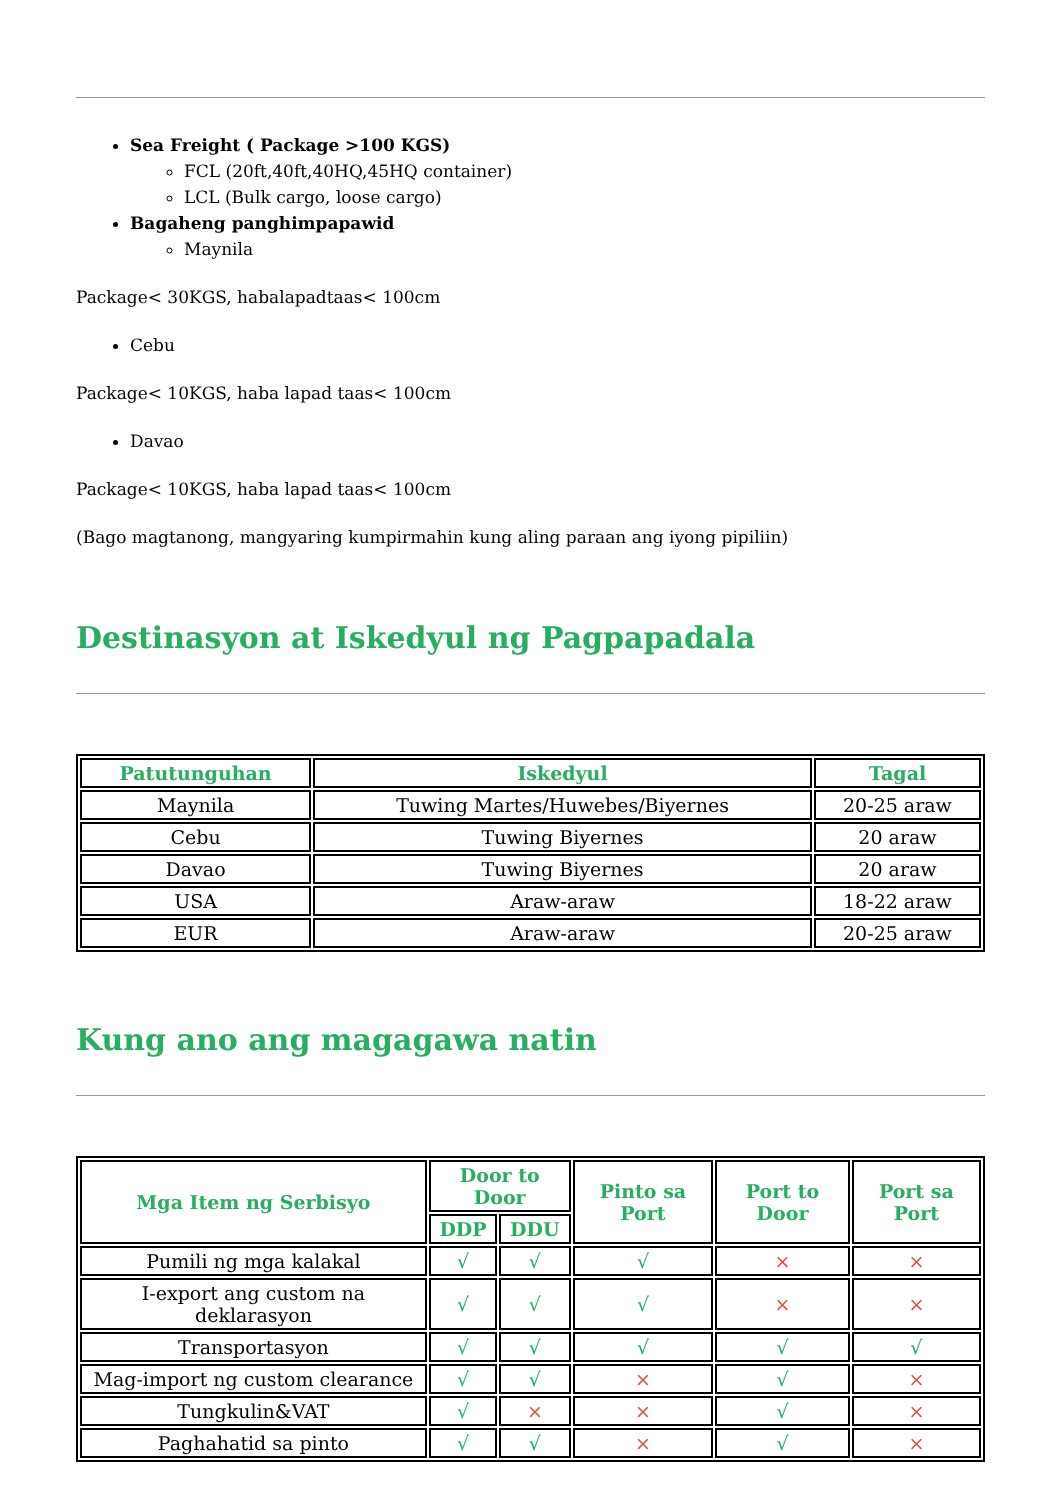Sea Freight ( Package >100 KGS)
FCL (20ft,40ft,40HQ,45HQ container)
LCL (Bulk cargo, loose cargo)
Bagaheng panghimpapawid
Maynila
Package< 30KGS, habalapadtaas< 100cm
Cebu
Package< 10KGS, haba lapad taas< 100cm
Davao
Package< 10KGS, haba lapad taas< 100cm
(Bago magtanong, mangyaring kumpirmahin kung aling paraan ang iyong pipiliin)
Destinasyon at Iskedyul ng Pagpapadala
| Patutunguhan | Iskedyul | Tagal |
| --- | --- | --- |
| Maynila | Tuwing Martes/Huwebes/Biyernes | 20-25 araw |
| Cebu | Tuwing Biyernes | 20 araw |
| Davao | Tuwing Biyernes | 20 araw |
| USA | Araw-araw | 18-22 araw |
| EUR | Araw-araw | 20-25 araw |
Kung ano ang magagawa natin
| Mga Item ng Serbisyo | Door to Door | | Pinto sa Port | Port to Door | Port sa Port |
| --- | --- | --- | --- | --- | --- |
| | DDP | DDU | | | |
| Pumili ng mga kalakal | √ | √ | √ | × | × |
| I-export ang custom na deklarasyon | √ | √ | √ | × | × |
| Transportasyon | √ | √ | √ | √ | √ |
| Mag-import ng custom clearance | √ | √ | × | √ | × |
| Tungkulin&VAT | √ | × | × | √ | × |
| Paghahatid sa pinto | √ | √ | × | √ | × |